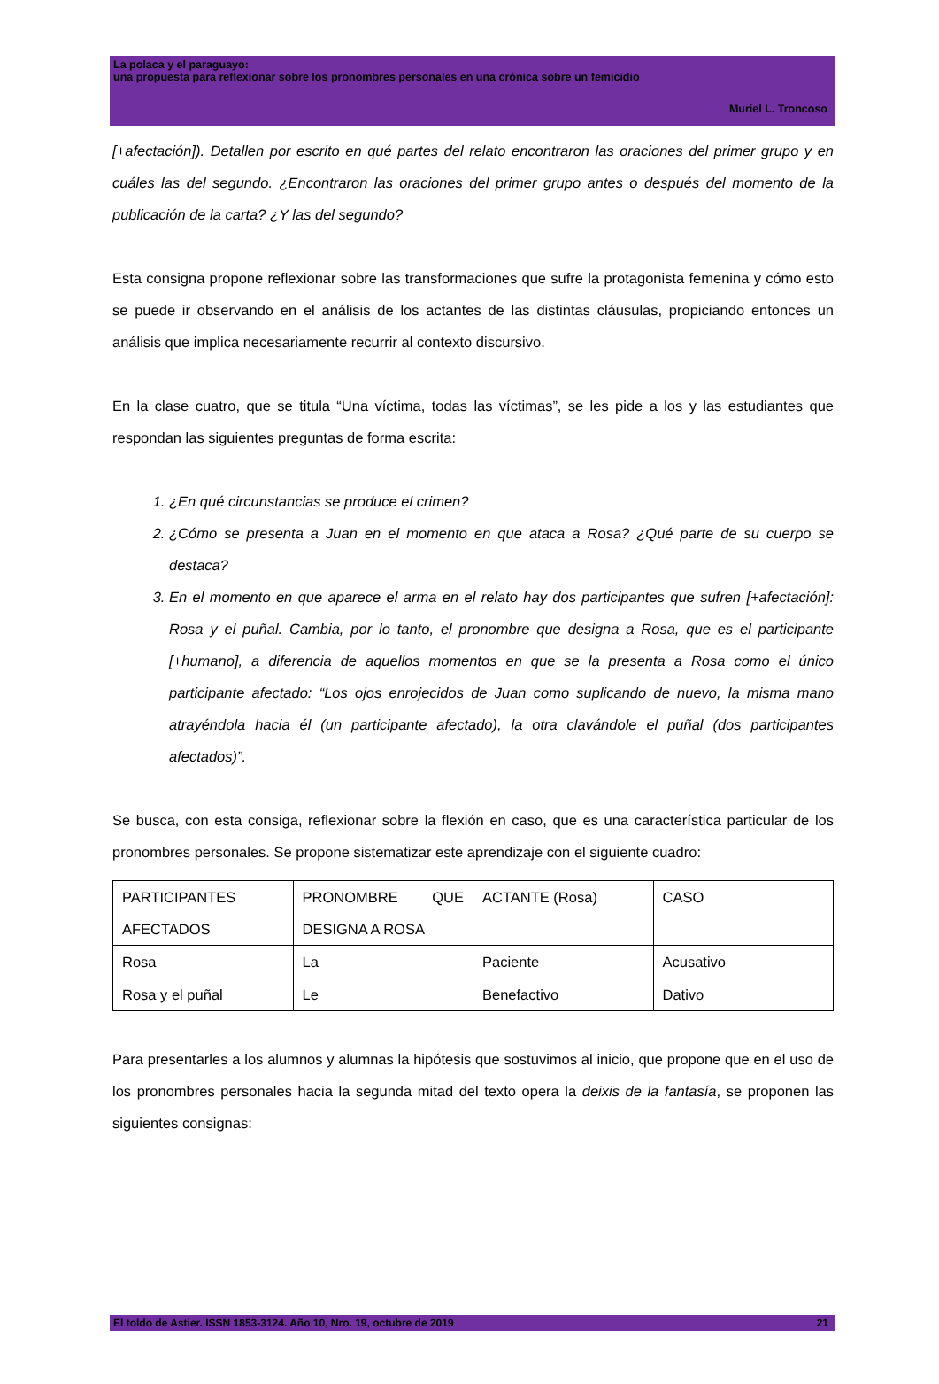La polaca y el paraguayo:
una propuesta para reflexionar sobre los pronombres personales en una crónica sobre un femicidio
Muriel L. Troncoso
[+afectación]). Detallen por escrito en qué partes del relato encontraron las oraciones del primer grupo y en cuáles las del segundo. ¿Encontraron las oraciones del primer grupo antes o después del momento de la publicación de la carta? ¿Y las del segundo?
Esta consigna propone reflexionar sobre las transformaciones que sufre la protagonista femenina y cómo esto se puede ir observando en el análisis de los actantes de las distintas cláusulas, propiciando entonces un análisis que implica necesariamente recurrir al contexto discursivo.
En la clase cuatro, que se titula “Una víctima, todas las víctimas”, se les pide a los y las estudiantes que respondan las siguientes preguntas de forma escrita:
1. ¿En qué circunstancias se produce el crimen?
2. ¿Cómo se presenta a Juan en el momento en que ataca a Rosa? ¿Qué parte de su cuerpo se destaca?
3. En el momento en que aparece el arma en el relato hay dos participantes que sufren [+afectación]: Rosa y el puñal. Cambia, por lo tanto, el pronombre que designa a Rosa, que es el participante [+humano], a diferencia de aquellos momentos en que se la presenta a Rosa como el único participante afectado: “Los ojos enrojecidos de Juan como suplicando de nuevo, la misma mano atrayéndola hacia él (un participante afectado), la otra clavándole el puñal (dos participantes afectados)”.
Se busca, con esta consiga, reflexionar sobre la flexión en caso, que es una característica particular de los pronombres personales. Se propone sistematizar este aprendizaje con el siguiente cuadro:
| PARTICIPANTES AFECTADOS | PRONOMBRE QUE DESIGNA A ROSA | ACTANTE (Rosa) | CASO |
| Rosa | La | Paciente | Acusativo |
| Rosa y el puñal | Le | Benefactivo | Dativo |
Para presentarles a los alumnos y alumnas la hipótesis que sostuvimos al inicio, que propone que en el uso de los pronombres personales hacia la segunda mitad del texto opera la deixis de la fantasía, se proponen las siguientes consignas:
El toldo de Astier. ISSN 1853-3124. Año 10, Nro. 19, octubre de 2019 21